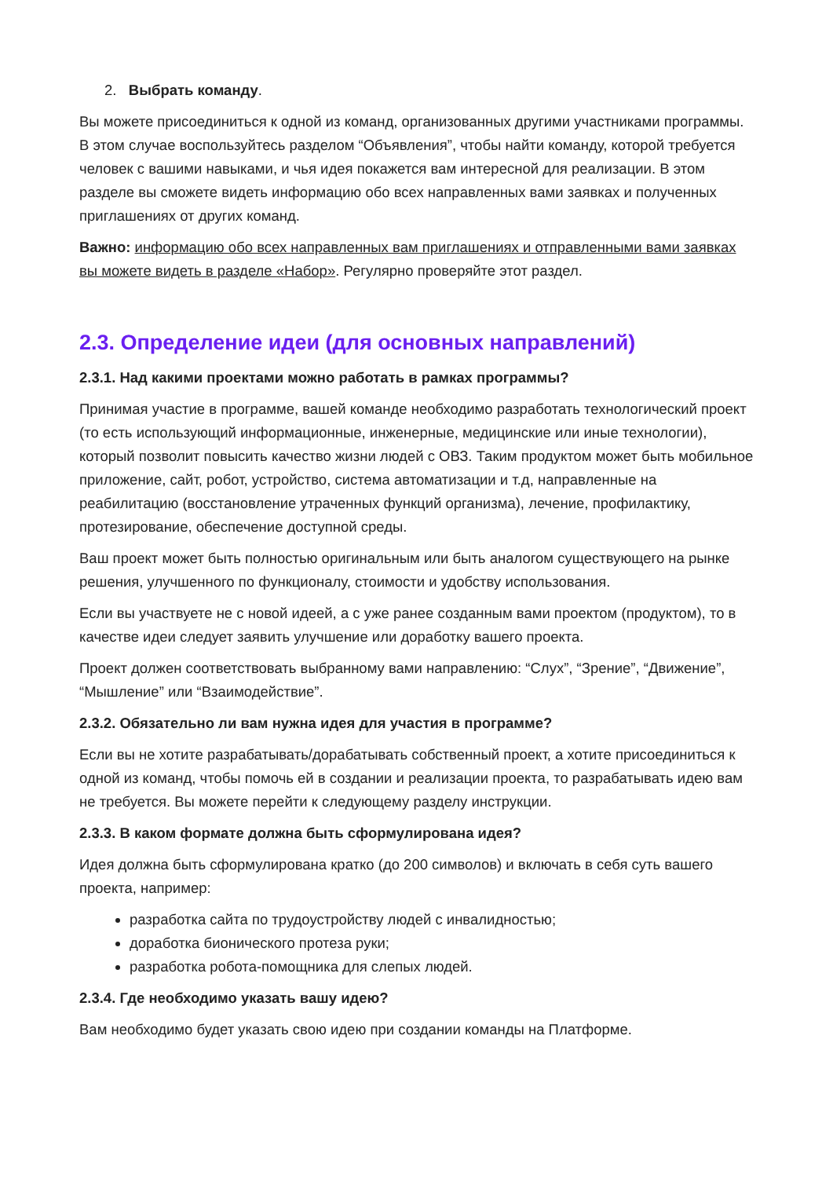2. Выбрать команду.
Вы можете присоединиться к одной из команд, организованных другими участниками программы. В этом случае воспользуйтесь разделом “Объявления”, чтобы найти команду, которой требуется человек с вашими навыками, и чья идея покажется вам интересной для реализации. В этом разделе вы сможете видеть информацию обо всех направленных вами заявках и полученных приглашениях от других команд.
Важно: информацию обо всех направленных вам приглашениях и отправленными вами заявках вы можете видеть в разделе «Набор». Регулярно проверяйте этот раздел.
2.3. Определение идеи (для основных направлений)
2.3.1. Над какими проектами можно работать в рамках программы?
Принимая участие в программе, вашей команде необходимо разработать технологический проект (то есть использующий информационные, инженерные, медицинские или иные технологии), который позволит повысить качество жизни людей с ОВЗ. Таким продуктом может быть мобильное приложение, сайт, робот, устройство, система автоматизации и т.д, направленные на реабилитацию (восстановление утраченных функций организма), лечение, профилактику, протезирование, обеспечение доступной среды.
Ваш проект может быть полностью оригинальным или быть аналогом существующего на рынке решения, улучшенного по функционалу, стоимости и удобству использования.
Если вы участвуете не с новой идеей, а с уже ранее созданным вами проектом (продуктом), то в качестве идеи следует заявить улучшение или доработку вашего проекта.
Проект должен соответствовать выбранному вами направлению: “Слух”, “Зрение”, “Движение”, “Мышление” или “Взаимодействие”.
2.3.2. Обязательно ли вам нужна идея для участия в программе?
Если вы не хотите разрабатывать/дорабатывать собственный проект, а хотите присоединиться к одной из команд, чтобы помочь ей в создании и реализации проекта, то разрабатывать идею вам не требуется. Вы можете перейти к следующему разделу инструкции.
2.3.3. В каком формате должна быть сформулирована идея?
Идея должна быть сформулирована кратко (до 200 символов) и включать в себя суть вашего проекта, например:
разработка сайта по трудоустройству людей с инвалидностью;
доработка бионического протеза руки;
разработка робота-помощника для слепых людей.
2.3.4. Где необходимо указать вашу идею?
Вам необходимо будет указать свою идею при создании команды на Платформе.